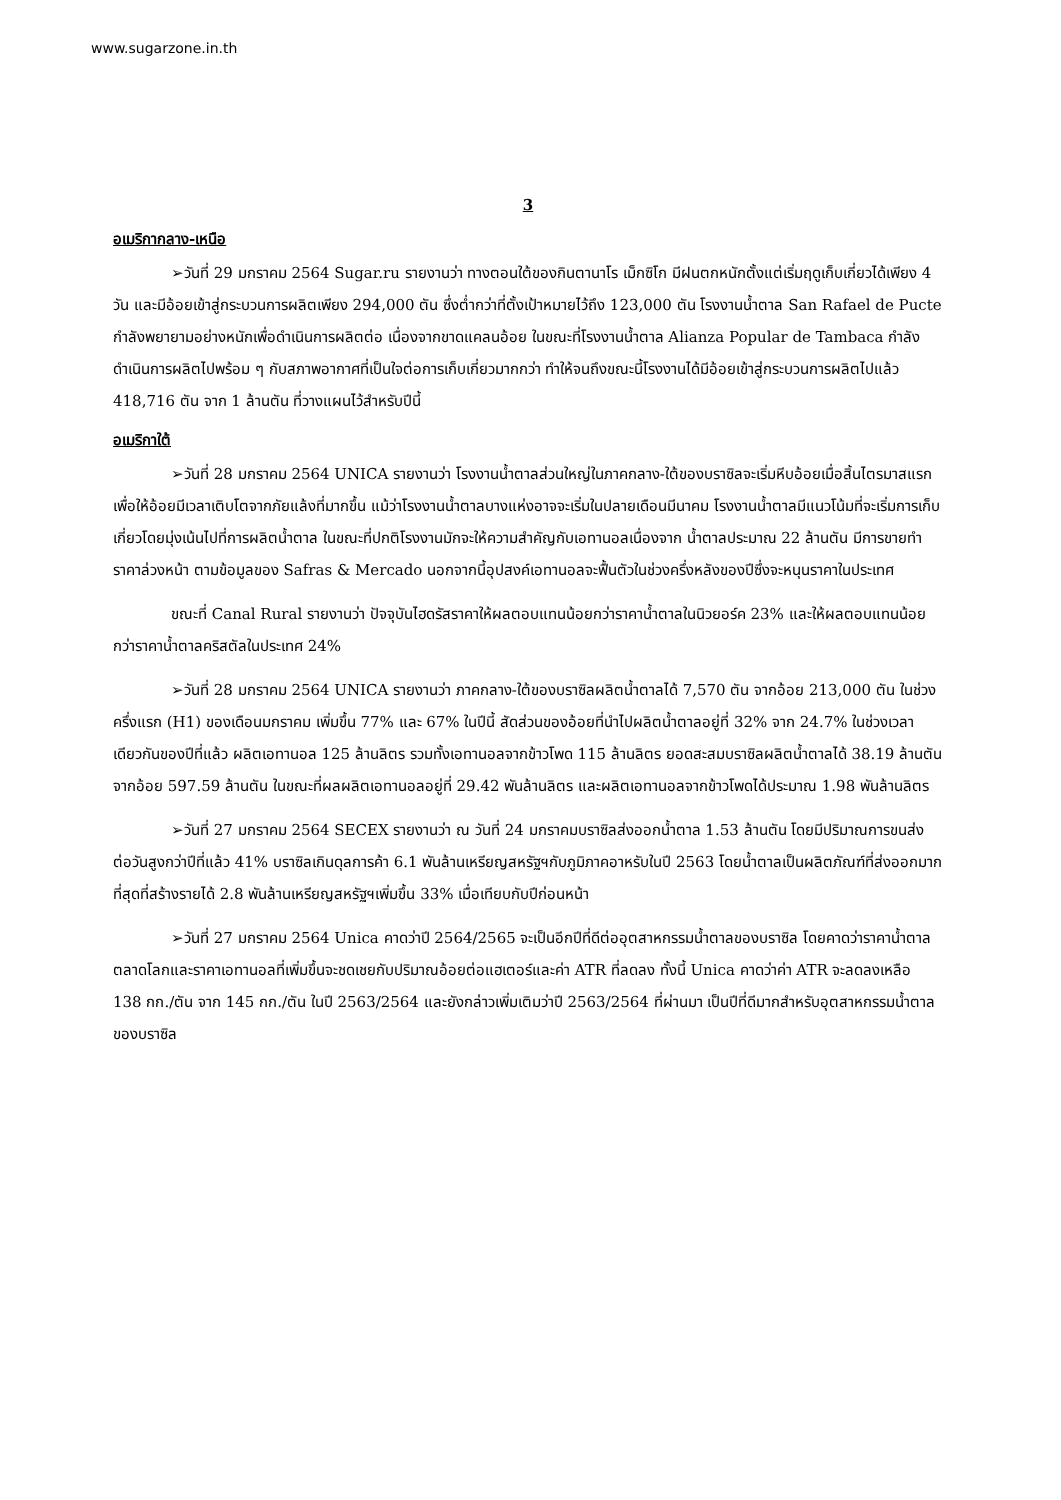www.sugarzone.in.th
3
อเมริกากลาง-เหนือ
➢วันที่ 29 มกราคม 2564 Sugar.ru รายงานว่า ทางตอนใต้ของกินตานาโร เม็กซิโก มีฝนตกหนักตั้งแต่เริ่มฤดูเก็บเกี่ยวได้เพียง 4 วัน และมีอ้อยเข้าสู่กระบวนการผลิตเพียง 294,000 ตัน ซึ่งต่ำกว่าที่ตั้งเป้าหมายไว้ถึง 123,000 ตัน โรงงานน้ำตาล San Rafael de Pucte กำลังพยายามอย่างหนักเพื่อดำเนินการผลิตต่อ เนื่องจากขาดแคลนอ้อย ในขณะที่โรงงานน้ำตาล Alianza Popular de Tambaca กำลังดำเนินการผลิตไปพร้อม ๆ กับสภาพอากาศที่เป็นใจต่อการเก็บเกี่ยวมากกว่า ทำให้จนถึงขณะนี้โรงงานได้มีอ้อยเข้าสู่กระบวนการผลิตไปแล้ว 418,716 ตัน จาก 1 ล้านตัน ที่วางแผนไว้สำหรับปีนี้
อเมริกาใต้
➢วันที่ 28 มกราคม 2564 UNICA รายงานว่า โรงงานน้ำตาลส่วนใหญ่ในภาคกลาง-ใต้ของบราซิลจะเริ่มหีบอ้อยเมื่อสิ้นไตรมาสแรก เพื่อให้อ้อยมีเวลาเติบโตจากภัยแล้งที่มากขึ้น แม้ว่าโรงงานน้ำตาลบางแห่งอาจจะเริ่มในปลายเดือนมีนาคม โรงงานน้ำตาลมีแนวโน้มที่จะเริ่มการเก็บเกี่ยวโดยมุ่งเน้นไปที่การผลิตน้ำตาล ในขณะที่ปกติโรงงานมักจะให้ความสำคัญกับเอทานอลเนื่องจาก น้ำตาลประมาณ 22 ล้านตัน มีการขายทำราคาล่วงหน้า ตามข้อมูลของ Safras & Mercado นอกจากนี้อุปสงค์เอทานอลจะฟื้นตัวในช่วงครึ่งหลังของปีซึ่งจะหนุนราคาในประเทศ
ขณะที่ Canal Rural รายงานว่า ปัจจุบันไฮดรัสราคาให้ผลตอบแทนน้อยกว่าราคาน้ำตาลในนิวยอร์ค 23% และให้ผลตอบแทนน้อยกว่าราคาน้ำตาลคริสตัลในประเทศ 24%
➢วันที่ 28 มกราคม 2564 UNICA รายงานว่า ภาคกลาง-ใต้ของบราซิลผลิตน้ำตาลได้ 7,570 ตัน จากอ้อย 213,000 ตัน ในช่วงครึ่งแรก (H1) ของเดือนมกราคม เพิ่มขึ้น 77% และ 67% ในปีนี้ สัดส่วนของอ้อยที่นำไปผลิตน้ำตาลอยู่ที่ 32% จาก 24.7% ในช่วงเวลาเดียวกันของปีที่แล้ว ผลิตเอทานอล 125 ล้านลิตร รวมทั้งเอทานอลจากข้าวโพด 115 ล้านลิตร ยอดสะสมบราซิลผลิตน้ำตาลได้ 38.19 ล้านตัน จากอ้อย 597.59 ล้านตัน ในขณะที่ผลผลิตเอทานอลอยู่ที่ 29.42 พันล้านลิตร และผลิตเอทานอลจากข้าวโพดได้ประมาณ 1.98 พันล้านลิตร
➢วันที่ 27 มกราคม 2564 SECEX รายงานว่า ณ วันที่ 24 มกราคมบราซิลส่งออกน้ำตาล 1.53 ล้านตัน โดยมีปริมาณการขนส่งต่อวันสูงกว่าปีที่แล้ว 41% บราซิลเกินดุลการค้า 6.1 พันล้านเหรียญสหรัฐฯกับภูมิภาคอาหรับในปี 2563 โดยน้ำตาลเป็นผลิตภัณฑ์ที่ส่งออกมากที่สุดที่สร้างรายได้ 2.8 พันล้านเหรียญสหรัฐฯเพิ่มขึ้น 33% เมื่อเทียบกับปีก่อนหน้า
➢วันที่ 27 มกราคม 2564 Unica คาดว่าปี 2564/2565 จะเป็นอีกปีที่ดีต่ออุตสาหกรรมน้ำตาลของบราซิล โดยคาดว่าราคาน้ำตาลตลาดโลกและราคาเอทานอลที่เพิ่มขึ้นจะชดเชยกับปริมาณอ้อยต่อแฮเตอร์และค่า ATR ที่ลดลง ทั้งนี้ Unica คาดว่าค่า ATR จะลดลงเหลือ 138 กก./ตัน จาก 145 กก./ตัน ในปี 2563/2564 และยังกล่าวเพิ่มเติมว่าปี 2563/2564 ที่ผ่านมา เป็นปีที่ดีมากสำหรับอุตสาหกรรมน้ำตาลของบราซิล